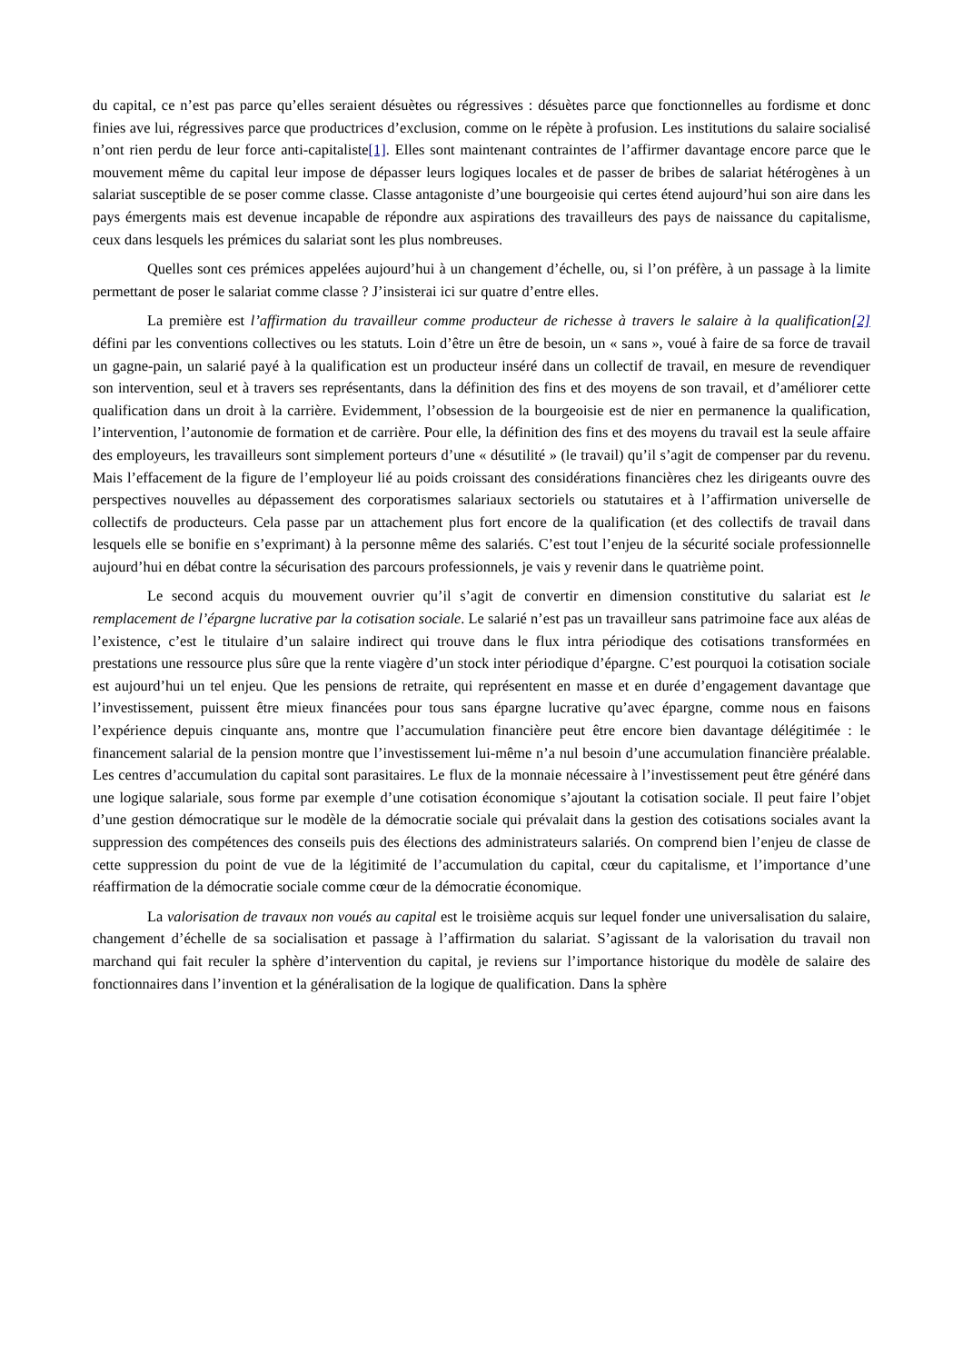du capital, ce n’est pas parce qu’elles seraient désuètes ou régressives : désuètes parce que fonctionnelles au fordisme et donc finies ave lui, régressives parce que productrices d’exclusion, comme on le répète à profusion. Les institutions du salaire socialisé n’ont rien perdu de leur force anti-capitaliste[1]. Elles sont maintenant contraintes de l’affirmer davantage encore parce que le mouvement même du capital leur impose de dépasser leurs logiques locales et de passer de bribes de salariat hétérogènes à un salariat susceptible de se poser comme classe. Classe antagoniste d’une bourgeoisie qui certes étend aujourd’hui son aire dans les pays émergents mais est devenue incapable de répondre aux aspirations des travailleurs des pays de naissance du capitalisme, ceux dans lesquels les prémices du salariat sont les plus nombreuses.
Quelles sont ces prémices appelées aujourd’hui à un changement d’échelle, ou, si l’on préfère, à un passage à la limite permettant de poser le salariat comme classe ? J’insisterai ici sur quatre d’entre elles.
La première est l’affirmation du travailleur comme producteur de richesse à travers le salaire à la qualification[2] défini par les conventions collectives ou les statuts. Loin d’être un être de besoin, un « sans », voué à faire de sa force de travail un gagne-pain, un salarié payé à la qualification est un producteur inséré dans un collectif de travail, en mesure de revendiquer son intervention, seul et à travers ses représentants, dans la définition des fins et des moyens de son travail, et d’améliorer cette qualification dans un droit à la carrière. Evidemment, l’obsession de la bourgeoisie est de nier en permanence la qualification, l’intervention, l’autonomie de formation et de carrière. Pour elle, la définition des fins et des moyens du travail est la seule affaire des employeurs, les travailleurs sont simplement porteurs d’une « désutilité » (le travail) qu’il s’agit de compenser par du revenu. Mais l’effacement de la figure de l’employeur lié au poids croissant des considérations financières chez les dirigeants ouvre des perspectives nouvelles au dépassement des corporatismes salariaux sectoriels ou statutaires et à l’affirmation universelle de collectifs de producteurs. Cela passe par un attachement plus fort encore de la qualification (et des collectifs de travail dans lesquels elle se bonifie en s’exprimant) à la personne même des salariés. C’est tout l’enjeu de la sécurité sociale professionnelle aujourd’hui en débat contre la sécurisation des parcours professionnels, je vais y revenir dans le quatrième point.
Le second acquis du mouvement ouvrier qu’il s’agit de convertir en dimension constitutive du salariat est le remplacement de l’épargne lucrative par la cotisation sociale. Le salarié n’est pas un travailleur sans patrimoine face aux aléas de l’existence, c’est le titulaire d’un salaire indirect qui trouve dans le flux intra périodique des cotisations transformées en prestations une ressource plus sûre que la rente viagère d’un stock inter périodique d’épargne. C’est pourquoi la cotisation sociale est aujourd’hui un tel enjeu. Que les pensions de retraite, qui représentent en masse et en durée d’engagement davantage que l’investissement, puissent être mieux financées pour tous sans épargne lucrative qu’avec épargne, comme nous en faisons l’expérience depuis cinquante ans, montre que l’accumulation financière peut être encore bien davantage délégitimée : le financement salarial de la pension montre que l’investissement lui-même n’a nul besoin d’une accumulation financière préalable. Les centres d’accumulation du capital sont parasitaires. Le flux de la monnaie nécessaire à l’investissement peut être généré dans une logique salariale, sous forme par exemple d’une cotisation économique s’ajoutant la cotisation sociale. Il peut faire l’objet d’une gestion démocratique sur le modèle de la démocratie sociale qui prévalait dans la gestion des cotisations sociales avant la suppression des compétences des conseils puis des élections des administrateurs salariés. On comprend bien l’enjeu de classe de cette suppression du point de vue de la légitimité de l’accumulation du capital, cœur du capitalisme, et l’importance d’une réaffirmation de la démocratie sociale comme cœur de la démocratie économique.
La valorisation de travaux non voués au capital est le troisième acquis sur lequel fonder une universalisation du salaire, changement d’échelle de sa socialisation et passage à l’affirmation du salariat. S’agissant de la valorisation du travail non marchand qui fait reculer la sphère d’intervention du capital, je reviens sur l’importance historique du modèle de salaire des fonctionnaires dans l’invention et la généralisation de la logique de qualification. Dans la sphère